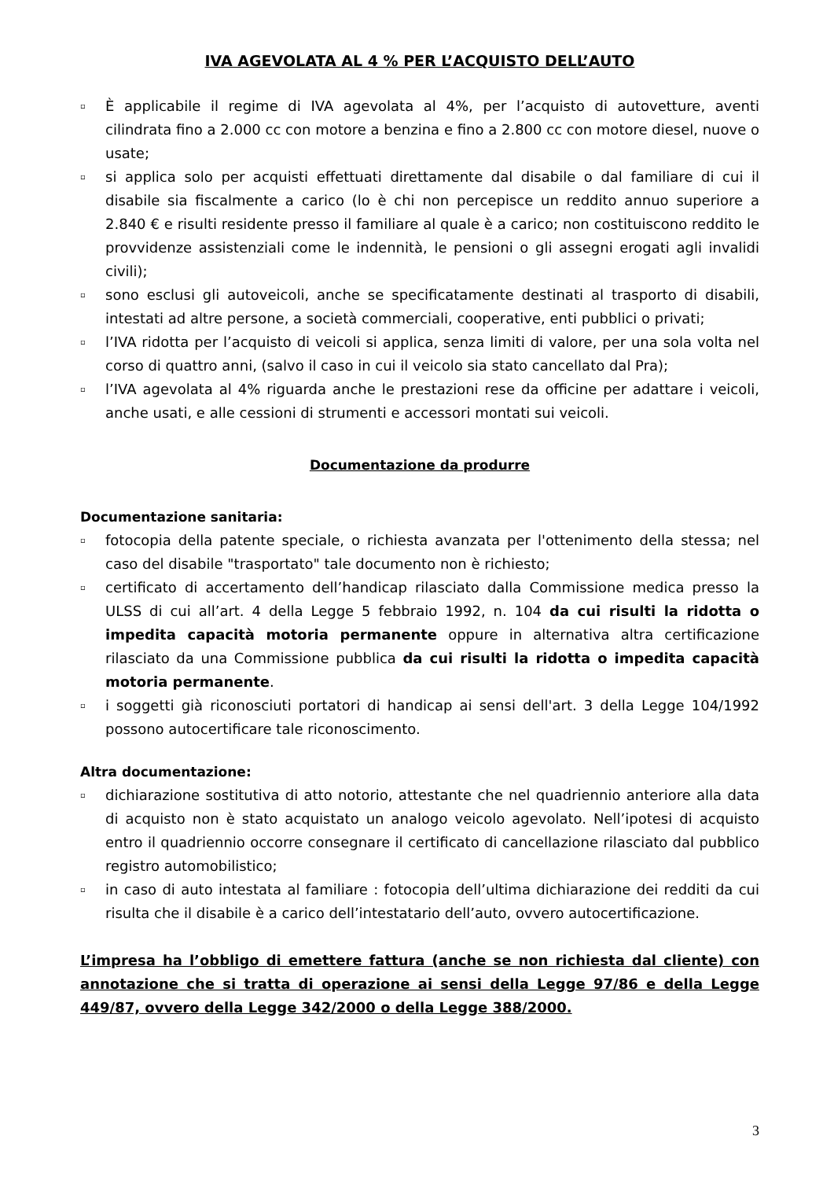IVA AGEVOLATA AL 4 % PER L’ACQUISTO DELL’AUTO
▫ È applicabile il regime di IVA agevolata al 4%, per l’acquisto di autovetture, aventi cilindrata fino a 2.000 cc con motore a benzina e fino a 2.800 cc con motore diesel, nuove o usate;
▫ si applica solo per acquisti effettuati direttamente dal disabile o dal familiare di cui il disabile sia fiscalmente a carico (lo è chi non percepisce un reddito annuo superiore a 2.840 € e risulti residente presso il familiare al quale è a carico; non costituiscono reddito le provvidenze assistenziali come le indennità, le pensioni o gli assegni erogati agli invalidi civili);
▫ sono esclusi gli autoveicoli, anche se specificatamente destinati al trasporto di disabili, intestati ad altre persone, a società commerciali, cooperative, enti pubblici o privati;
▫ l’IVA ridotta per l’acquisto di veicoli si applica, senza limiti di valore, per una sola volta nel corso di quattro anni, (salvo il caso in cui il veicolo sia stato cancellato dal Pra);
▫ l’IVA agevolata al 4% riguarda anche le prestazioni rese da officine per adattare i veicoli, anche usati, e alle cessioni di strumenti e accessori montati sui veicoli.
Documentazione da produrre
Documentazione sanitaria:
▫ fotocopia della patente speciale, o richiesta avanzata per l'ottenimento della stessa; nel caso del disabile "trasportato" tale documento non è richiesto;
▫ certificato di accertamento dell’handicap rilasciato dalla Commissione medica presso la ULSS di cui all’art. 4 della Legge 5 febbraio 1992, n. 104 da cui risulti la ridotta o impedita capacità motoria permanente oppure in alternativa altra certificazione rilasciato da una Commissione pubblica da cui risulti la ridotta o impedita capacità motoria permanente.
▫ i soggetti già riconosciuti portatori di handicap ai sensi dell'art. 3 della Legge 104/1992 possono autocertificare tale riconoscimento.
Altra documentazione:
▫ dichiarazione sostitutiva di atto notorio, attestante che nel quadriennio anteriore alla data di acquisto non è stato acquistato un analogo veicolo agevolato. Nell’ipotesi di acquisto entro il quadriennio occorre consegnare il certificato di cancellazione rilasciato dal pubblico registro automobilistico;
▫ in caso di auto intestata al familiare : fotocopia dell’ultima dichiarazione dei redditi da cui risulta che il disabile è a carico dell’intestatario dell’auto, ovvero autocertificazione.
L’impresa ha l’obbligo di emettere fattura (anche se non richiesta dal cliente) con annotazione che si tratta di operazione ai sensi della Legge 97/86 e della Legge 449/87, ovvero della Legge 342/2000 o della Legge 388/2000.
3